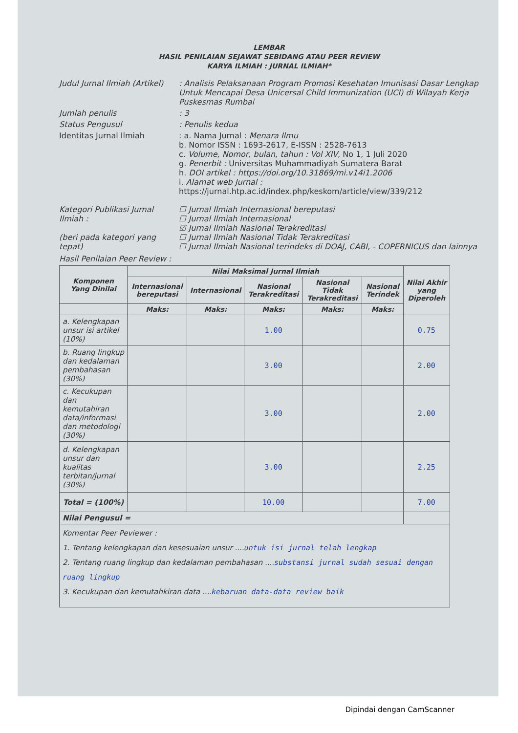LEMBAR
HASIL PENILAIAN SEJAWAT SEBIDANG ATAU PEER REVIEW
KARYA ILMIAH : JURNAL ILMIAH*
Judul Jurnal Ilmiah (Artikel)
: Analisis Pelaksanaan Program Promosi Kesehatan Imunisasi Dasar Lengkap Untuk Mencapai Desa Unicersal Child Immunization (UCI) di Wilayah Kerja Puskesmas Rumbai
Jumlah penulis : 3
Status Pengusul : Penulis kedua
Identitas Jurnal Ilmiah : a. Nama Jurnal : Menara Ilmu
b. Nomor ISSN : 1693-2617, E-ISSN : 2528-7613
c. Volume, Nomor, bulan, tahun : Vol XIV, No 1, 1 Juli 2020
g. Penerbit : Universitas Muhammadiyah Sumatera Barat
h. DOI artikel : https://doi.org/10.31869/mi.v14i1.2006
i. Alamat web Jurnal :
https://jurnal.htp.ac.id/index.php/keskom/article/view/339/212
Kategori Publikasi Jurnal Ilmiah :
(beri pada kategori yang tepat)
☐ Jurnal Ilmiah Internasional bereputasi
☐ Jurnal Ilmiah Internasional
☑ Jurnal Ilmiah Nasional Terakreditasi
☐ Jurnal Ilmiah Nasional Tidak Terakreditasi
☐ Jurnal Ilmiah Nasional terindeks di DOAJ, CABI, - COPERNICUS dan lainnya
Hasil Penilaian Peer Review :
| Komponen Yang Dinilai | Nilai Maksimal Jurnal Ilmiah | | | | | Nilai Akhir yang Diperoleh |
| --- | --- | --- | --- | --- | --- | --- |
| | Internasional bereputasi | Internasional | Nasional Terakreditasi | Nasional Tidak Terakreditasi | Nasional Terindek | |
| | Maks: | Maks: | Maks: | Maks: | Maks: | |
| a. Kelengkapan unsur isi artikel (10%) | | | 1.00 | | | 0.75 |
| b. Ruang lingkup dan kedalaman pembahasan (30%) | | | 3.00 | | | 2.00 |
| c. Kecukupan dan kemutahiran data/informasi dan metodologi (30%) | | | 3.00 | | | 2.00 |
| d. Kelengkapan unsur dan kualitas terbitan/jurnal (30%) | | | 3.00 | | | 2.25 |
| Total = (100%) | | | 10.00 | | | 7.00 |
| Nilai Pengusul = | | | | | | |
| Komentar Peer Peviewer : 1. Tentang kelengkapan dan kesesuaian unsur .... untuk isi jurnal telah lengkap 2. Tentang ruang lingkup dan kedalaman pembahasan .... substansi jurnal sudah sesuai dengan ruang lingkup 3. Kecukupan dan kemutahkiran data .... kebaruan data-data review baik | | | | | | |
Dipindai dengan CamScanner